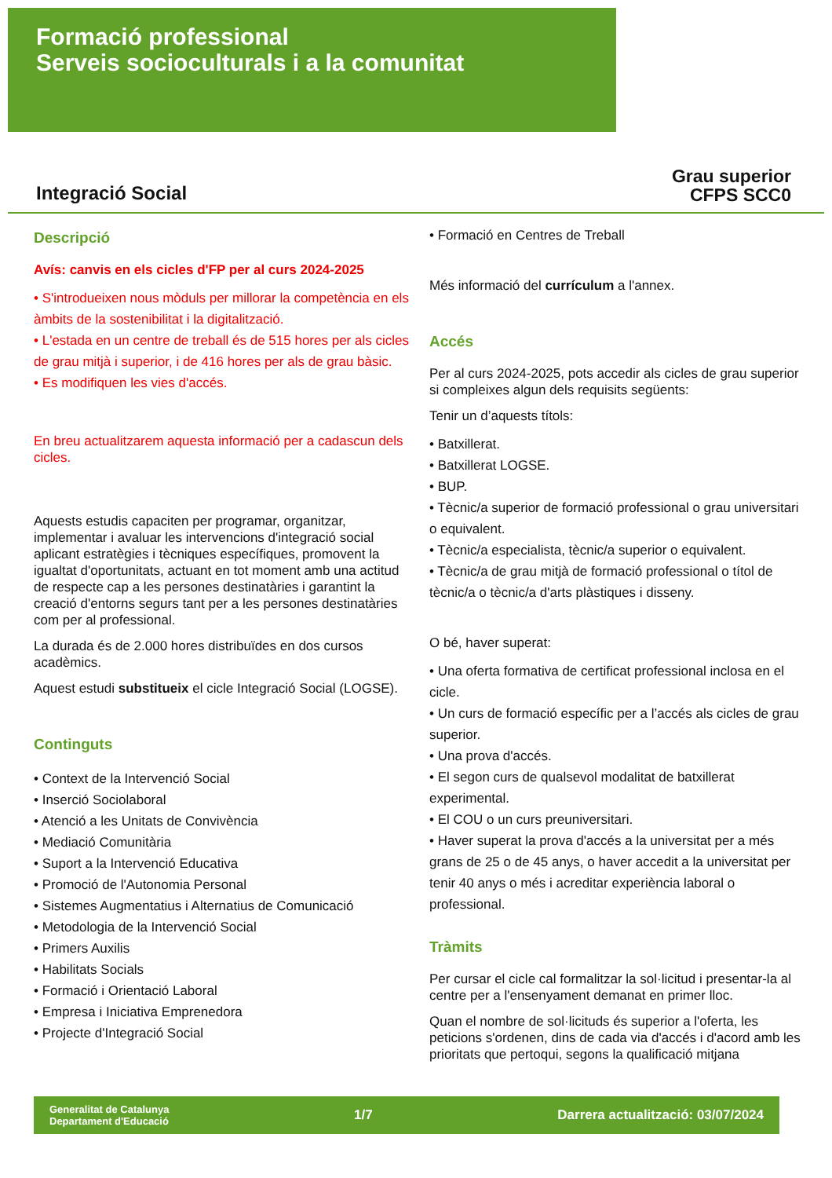Formació professional
Serveis socioculturals i a la comunitat
Integració Social
Grau superior
CFPS SCC0
Descripció
Avís: canvis en els cicles d'FP per al curs 2024-2025
• S'introdueixen nous mòduls per millorar la competència en els àmbits de la sostenibilitat i la digitalització.
• L'estada en un centre de treball és de 515 hores per als cicles de grau mitjà i superior, i de 416 hores per als de grau bàsic.
• Es modifiquen les vies d'accés.
En breu actualitzarem aquesta informació per a cadascun dels cicles.
Aquests estudis capaciten per programar, organitzar, implementar i avaluar les intervencions d'integració social aplicant estratègies i tècniques específiques, promovent la igualtat d'oportunitats, actuant en tot moment amb una actitud de respecte cap a les persones destinatàries i garantint la creació d'entorns segurs tant per a les persones destinatàries com per al professional.
La durada és de 2.000 hores distribuïdes en dos cursos acadèmics.
Aquest estudi substitueix el cicle Integració Social (LOGSE).
Continguts
• Context de la Intervenció Social
• Inserció Sociolaboral
• Atenció a les Unitats de Convivència
• Mediació Comunitària
• Suport a la Intervenció Educativa
• Promoció de l'Autonomia Personal
• Sistemes Augmentatius i Alternatius de Comunicació
• Metodologia de la Intervenció Social
• Primers Auxilis
• Habilitats Socials
• Formació i Orientació Laboral
• Empresa i Iniciativa Emprenedora
• Projecte d'Integració Social
• Formació en Centres de Treball
Més informació del currículum a l'annex.
Accés
Per al curs 2024-2025, pots accedir als cicles de grau superior si compleixes algun dels requisits següents:
Tenir un d’aquests títols:
• Batxillerat.
• Batxillerat LOGSE.
• BUP.
• Tècnic/a superior de formació professional o grau universitari o equivalent.
• Tècnic/a especialista, tècnic/a superior o equivalent.
• Tècnic/a de grau mitjà de formació professional o títol de tècnic/a o tècnic/a d'arts plàstiques i disseny.
O bé, haver superat:
• Una oferta formativa de certificat professional inclosa en el cicle.
• Un curs de formació específic per a l’accés als cicles de grau superior.
• Una prova d'accés.
• El segon curs de qualsevol modalitat de batxillerat experimental.
• El COU o un curs preuniversitari.
• Haver superat la prova d'accés a la universitat per a més grans de 25 o de 45 anys, o haver accedit a la universitat per tenir 40 anys o més i acreditar experiència laboral o professional.
Tràmits
Per cursar el cicle cal formalitzar la sol·licitud i presentar-la al centre per a l'ensenyament demanat en primer lloc.
Quan el nombre de sol·licituds és superior a l'oferta, les peticions s'ordenen, dins de cada via d'accés i d'acord amb les prioritats que pertoqui, segons la qualificació mitjana
Generalitat de Catalunya
Departament d'Educació
1/7
Darrera actualització: 03/07/2024